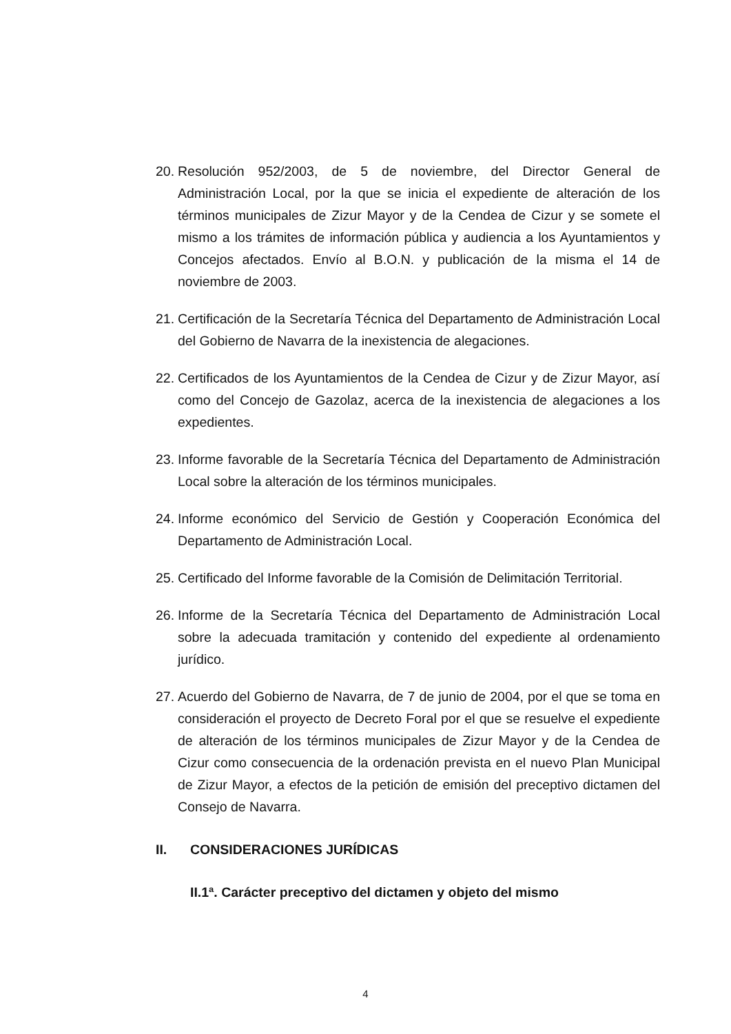20. Resolución 952/2003, de 5 de noviembre, del Director General de Administración Local, por la que se inicia el expediente de alteración de los términos municipales de Zizur Mayor y de la Cendea de Cizur y se somete el mismo a los trámites de información pública y audiencia a los Ayuntamientos y Concejos afectados. Envío al B.O.N. y publicación de la misma el 14 de noviembre de 2003.
21. Certificación de la Secretaría Técnica del Departamento de Administración Local del Gobierno de Navarra de la inexistencia de alegaciones.
22. Certificados de los Ayuntamientos de la Cendea de Cizur y de Zizur Mayor, así como del Concejo de Gazolaz, acerca de la inexistencia de alegaciones a los expedientes.
23. Informe favorable de la Secretaría Técnica del Departamento de Administración Local sobre la alteración de los términos municipales.
24. Informe económico del Servicio de Gestión y Cooperación Económica del Departamento de Administración Local.
25. Certificado del Informe favorable de la Comisión de Delimitación Territorial.
26. Informe de la Secretaría Técnica del Departamento de Administración Local sobre la adecuada tramitación y contenido del expediente al ordenamiento jurídico.
27. Acuerdo del Gobierno de Navarra, de 7 de junio de 2004, por el que se toma en consideración el proyecto de Decreto Foral por el que se resuelve el expediente de alteración de los términos municipales de Zizur Mayor y de la Cendea de Cizur como consecuencia de la ordenación prevista en el nuevo Plan Municipal de Zizur Mayor, a efectos de la petición de emisión del preceptivo dictamen del Consejo de Navarra.
II. CONSIDERACIONES JURÍDICAS
II.1ª. Carácter preceptivo del dictamen y objeto del mismo
4